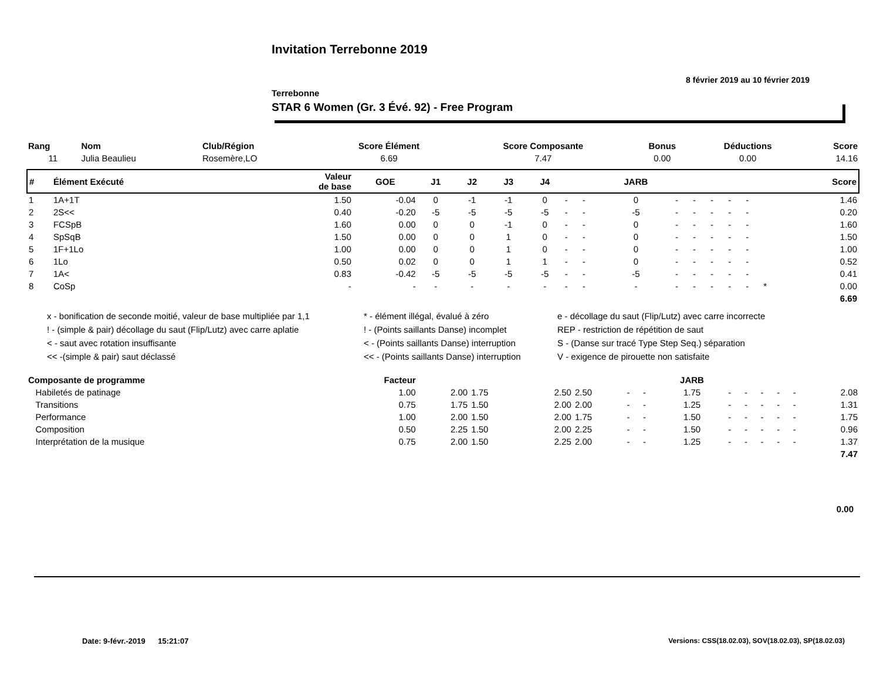Invitation Terrebonne 2019
8 février 2019 au 10 février 2019
Terrebonne
STAR 6 Women (Gr. 3 Évé. 92) - Free Program
| Rang | Nom | Club/Région | Score Élément | Score Composante | Bonus | Déductions | Score |
| --- | --- | --- | --- | --- | --- | --- | --- |
| 11 | Julia Beaulieu | Rosemère,LO | 6.69 | 7.47 | 0.00 | 0.00 | 14.16 |
| # | Élément Exécuté | Valeur de base | GOE | J1 | J2 | J3 | J4 | | | JARB | | | | | | | Score |
| --- | --- | --- | --- | --- | --- | --- | --- | --- | --- | --- | --- | --- | --- | --- | --- | --- | --- |
| 1 | 1A+1T | 1.50 | -0.04 | 0 | -1 | -1 | 0 | - | - | 0 | - | - | - | - | - | | 1.46 |
| 2 | 2S<< | 0.40 | -0.20 | -5 | -5 | -5 | -5 | - | - | -5 | - | - | - | - | - | | 0.20 |
| 3 | FCSpB | 1.60 | 0.00 | 0 | 0 | -1 | 0 | - | - | 0 | - | - | - | - | - | | 1.60 |
| 4 | SpSqB | 1.50 | 0.00 | 0 | 0 | 1 | 0 | - | - | 0 | - | - | - | - | - | | 1.50 |
| 5 | 1F+1Lo | 1.00 | 0.00 | 0 | 0 | 1 | 0 | - | - | 0 | - | - | - | - | - | | 1.00 |
| 6 | 1Lo | 0.50 | 0.02 | 0 | 0 | 1 | 1 | - | - | 0 | - | - | - | - | - | | 0.52 |
| 7 | 1A< | 0.83 | -0.42 | -5 | -5 | -5 | -5 | - | - | -5 | - | - | - | - | - | | 0.41 |
| 8 | CoSp | - | - | - | - | - | - | - | - | - | - | - | - | - | - | * | 0.00 |
| 6.69 | | | | | | | | | | | | | | | | | |
x - bonification de seconde moitié, valeur de base multipliée par 1,1
* - élément illégal, évalué à zéro
e - décollage du saut (Flip/Lutz) avec carre incorrecte
! - (simple & pair) décollage du saut (Flip/Lutz) avec carre aplatie
! - (Points saillants Danse) incomplet
REP - restriction de répétition de saut
< - saut avec rotation insuffisante
< - (Points saillants Danse) interruption
S - (Danse sur tracé Type Step Seq.) séparation
<< -(simple & pair) saut déclassé
<< - (Points saillants Danse) interruption
V - exigence de pirouette non satisfaite
| Composante de programme | Facteur | | | | | | | JARB | | | | | | |
| --- | --- | --- | --- | --- | --- | --- | --- | --- | --- | --- | --- | --- | --- | --- |
| Habiletés de patinage | 1.00 | 2.00 | 1.75 | 2.50 | 2.50 | - | - | 1.75 | - | - | - | - | - | 2.08 |
| Transitions | 0.75 | 1.75 | 1.50 | 2.00 | 2.00 | - | - | 1.25 | - | - | - | - | - | 1.31 |
| Performance | 1.00 | 2.00 | 1.50 | 2.00 | 1.75 | - | - | 1.50 | - | - | - | - | - | 1.75 |
| Composition | 0.50 | 2.25 | 1.50 | 2.00 | 2.25 | - | - | 1.50 | - | - | - | - | - | 0.96 |
| Interprétation de la musique | 0.75 | 2.00 | 1.50 | 2.25 | 2.00 | - | - | 1.25 | - | - | - | - | - | 1.37 |
| 7.47 | | | | | | | | | | | | | | |
0.00
Date: 9-févr.-2019 15:21:07
Versions: CSS(18.02.03), SOV(18.02.03), SP(18.02.03)